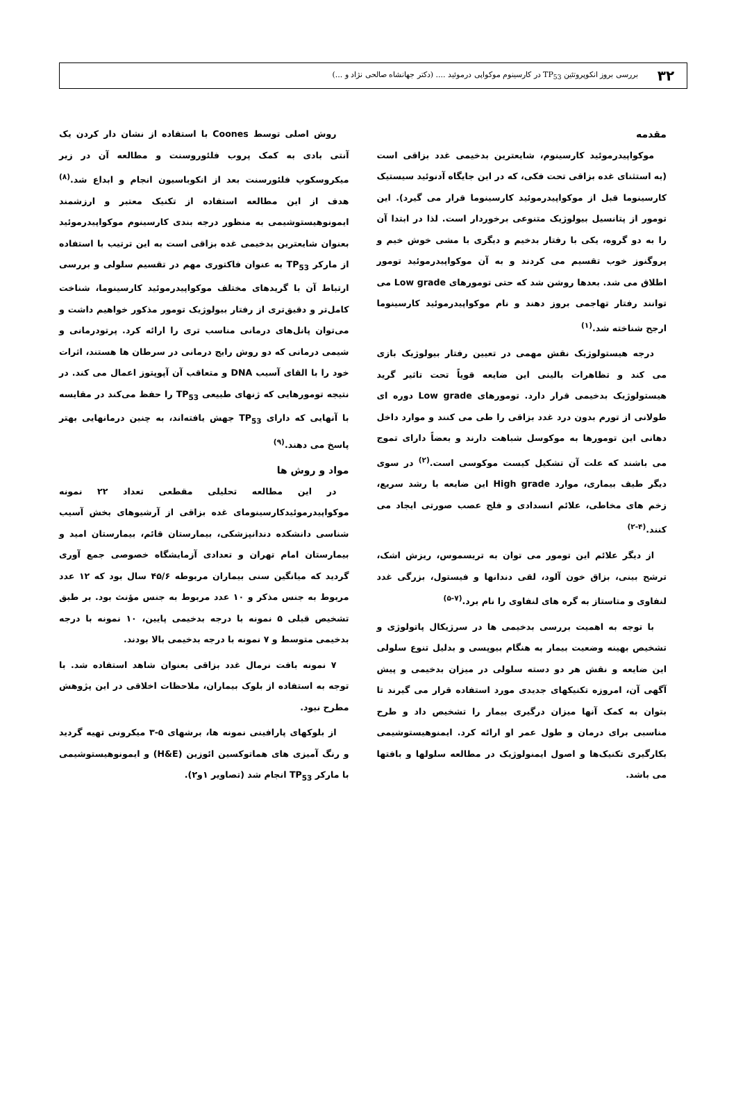۳۲
بررسی بروز انکوپروتئین TP<sub>53</sub> در کارسینوم موکواپی درموئید .... (دکتر جهانشاه صالحی نژاد و ...)
مقدمه
موکواپیدرموئید کارسینوم، شایعترین بدخیمی غدد بزاقی است (به استثنای غده بزاقی تحت فکی، که در این جایگاه آدنوئید سیستیک کارسینوما قبل از موکواپیدرموئید کارسینوما قرار می گیرد). این تومور از پتانسیل بیولوژیک متنوعی برخوردار است. لذا در ابتدا آن را به دو گروه، یکی با رفتار بدخیم و دیگری با مشی خوش خیم و پروگنوز خوب تقسیم می کردند و به آن موکواپیدرموئید تومور اطلاق می شد. بعدها روشن شد که حتی تومورهای Low grade می توانند رفتار تهاجمی بروز دهند و نام موکواپیدرموئید کارسینوما ارجح شناخته شد.<sup>(۱)</sup>
درجه هیستولوژیک نقش مهمی در تعیین رفتار بیولوژیک بازی می کند و تظاهرات بالینی این ضایعه قویاً تحت تاثیر گرید هیستولوژیک بدخیمی قرار دارد. تومورهای Low grade دوره ای طولانی از تورم بدون درد غدد بزاقی را طی می کنند و موارد داخل دهانی این تومورها به موکوسل شباهت دارند و بعضاً دارای تموج می باشند که علت آن تشکیل کیست موکوسی است.<sup>(۲)</sup> در سوی دیگر طیف بیماری، موارد High grade این ضایعه با رشد سریع، زخم های مخاطی، علائم انسدادی و فلج عصب صورتی ایجاد می کنند.<sup>(۴-۲)</sup>
از دیگر علائم این تومور می توان به تریسموس، ریزش اشک، ترشح بینی، بزاق خون آلود، لقی دندانها و فیستول، بزرگی غدد لنفاوی و متاستاز به گره های لنفاوی را نام برد.<sup>(۷-۵)</sup>
با توجه به اهمیت بررسی بدخیمی ها در سرژیکال پاتولوژی و تشخیص بهینه وضعیت بیمار به هنگام بیوپسی و بدلیل تنوع سلولی این ضایعه و نقش هر دو دسته سلولی در میزان بدخیمی و پیش آگهی آن، امروزه تکنیکهای جدیدی مورد استفاده قرار می گیرند تا بتوان به کمک آنها میزان درگیری بیمار را تشخیص داد و طرح مناسبی برای درمان و طول عمر او ارائه کرد. ایمنوهیستوشیمی بکارگیری تکنیک‌ها و اصول ایمنولوژیک در مطالعه سلولها و بافتها می باشد.
روش اصلی توسط Coones با استفاده از نشان دار کردن یک آنتی بادی به کمک پروب فلئوروسنت و مطالعه آن در زیر میکروسکوپ فلئورسنت بعد از انکوباسیون انجام و ابداع شد.<sup>(۸)</sup> هدف از این مطالعه استفاده از تکنیک معتبر و ارزشمند ایمونوهیستوشیمی به منظور درجه بندی کارسینوم موکواپیدرموئید بعنوان شایعترین بدخیمی غده بزاقی است به این ترتیب با استفاده از مارکر TP<sub>53</sub> به عنوان فاکتوری مهم در تقسیم سلولی و بررسی ارتباط آن با گریدهای مختلف موکواپیدرموئید کارسینوما، شناخت کامل‌تر و دقیق‌تری از رفتار بیولوژیک تومور مذکور خواهیم داشت و می‌توان پانل‌های درمانی مناسب تری را ارائه کرد. پرتودرمانی و شیمی درمانی که دو روش رایج درمانی در سرطان ها هستند، اثرات خود را با القای آسیب DNA و متعاقب آن آپوپتوز اعمال می کند. در نتیجه تومورهایی که ژنهای طبیعی TP<sub>53</sub> را حفظ می‌کند در مقایسه با آنهایی که دارای TP<sub>53</sub> جهش یافته‌اند، به چنین درمانهایی بهتر پاسخ می دهند.<sup>(۹)</sup>
مواد و روش ها
در این مطالعه تحلیلی مقطعی تعداد ۲۲ نمونه موکواپیدرموئیدکارسینومای غده بزاقی از آرشیوهای بخش آسیب شناسی دانشکده دندانپزشکی، بیمارستان قائم، بیمارستان امید و بیمارستان امام تهران و تعدادی آزمایشگاه خصوصی جمع آوری گردید که میانگین سنی بیماران مربوطه ۴۵/۶ سال بود که ۱۲ عدد مربوط به جنس مذکر و ۱۰ عدد مربوط به جنس مؤنث بود. بر طبق تشخیص قبلی ۵ نمونه با درجه بدخیمی پایین، ۱۰ نمونه با درجه بدخیمی متوسط و ۷ نمونه با درجه بدخیمی بالا بودند.
۷ نمونه بافت نرمال غدد بزاقی بعنوان شاهد استفاده شد. با توجه به استفاده از بلوک بیماران، ملاحظات اخلاقی در این پژوهش مطرح نبود.
از بلوکهای پارافینی نمونه ها، برشهای ۵-۳ میکرونی تهیه گردید و رنگ آمیزی های هماتوکسین ائوزین (H&E) و ایمونوهیستوشیمی با مارکر TP<sub>53</sub> انجام شد (تصاویر ۱و۲).